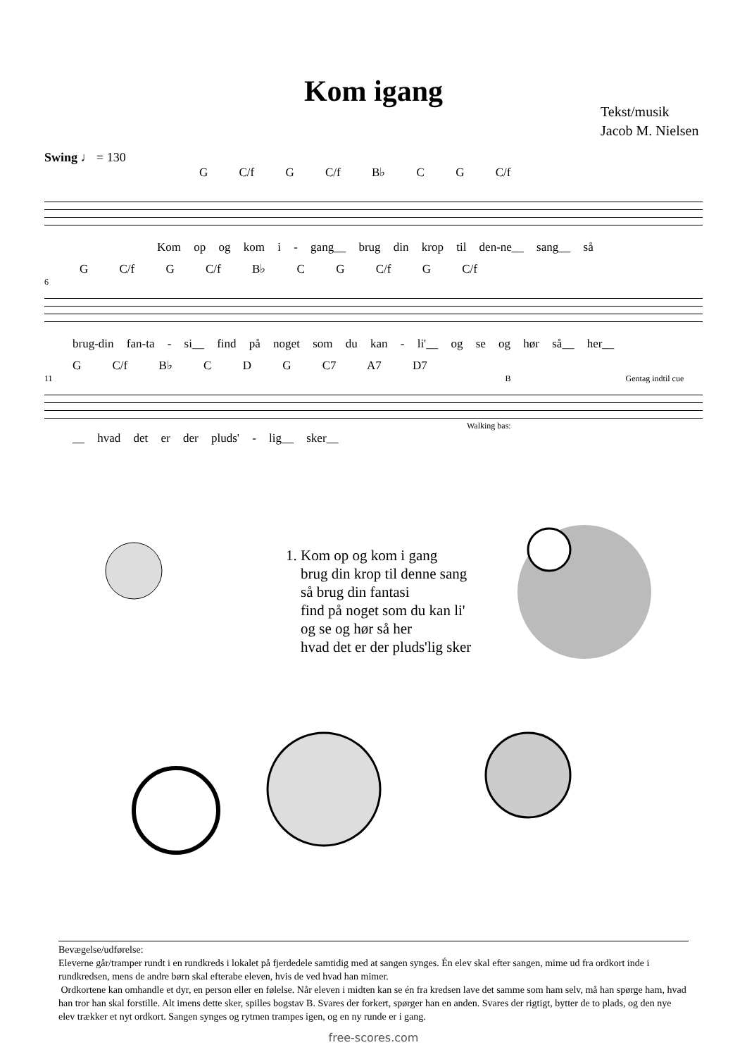Kom igang
Tekst/musik
Jacob M. Nielsen
Swing ♩ = 130
G C/f G C/f B♭ C G C/f
Kom op og kom i - gang__ brug din krop til den-ne__ sang__ så
G C/f G C/f B♭ C G C/f G C/f
6
brug-din fan-ta - si__ find på noget som du kan - li'__ og se og hør så__ her__
G C/f B♭ C D G C7 A7 D7
11 B Gentag indtil cue
Walking bas:
__ hvad det er der pluds' - lig__ sker__
1. Kom op og kom i gang
brug din krop til denne sang
så brug din fantasi
find på noget som du kan li'
og se og hør så her
hvad det er der pluds'lig sker
Bevægelse/udførelse:
Eleverne går/tramper rundt i en rundkreds i lokalet på fjerdedele samtidig med at sangen synges. Én elev skal efter sangen, mime ud fra ordkort inde i rundkredsen, mens de andre børn skal efterabe eleven, hvis de ved hvad han mimer.
Ordkortene kan omhandle et dyr, en person eller en følelse. Når eleven i midten kan se én fra kredsen lave det samme som ham selv, må han spørge ham, hvad han tror han skal forstille. Alt imens dette sker, spilles bogstav B. Svares der forkert, spørger han en anden. Svares der rigtigt, bytter de to plads, og den nye elev trækker et nyt ordkort. Sangen synges og rytmen trampes igen, og en ny runde er i gang.
free-scores.com